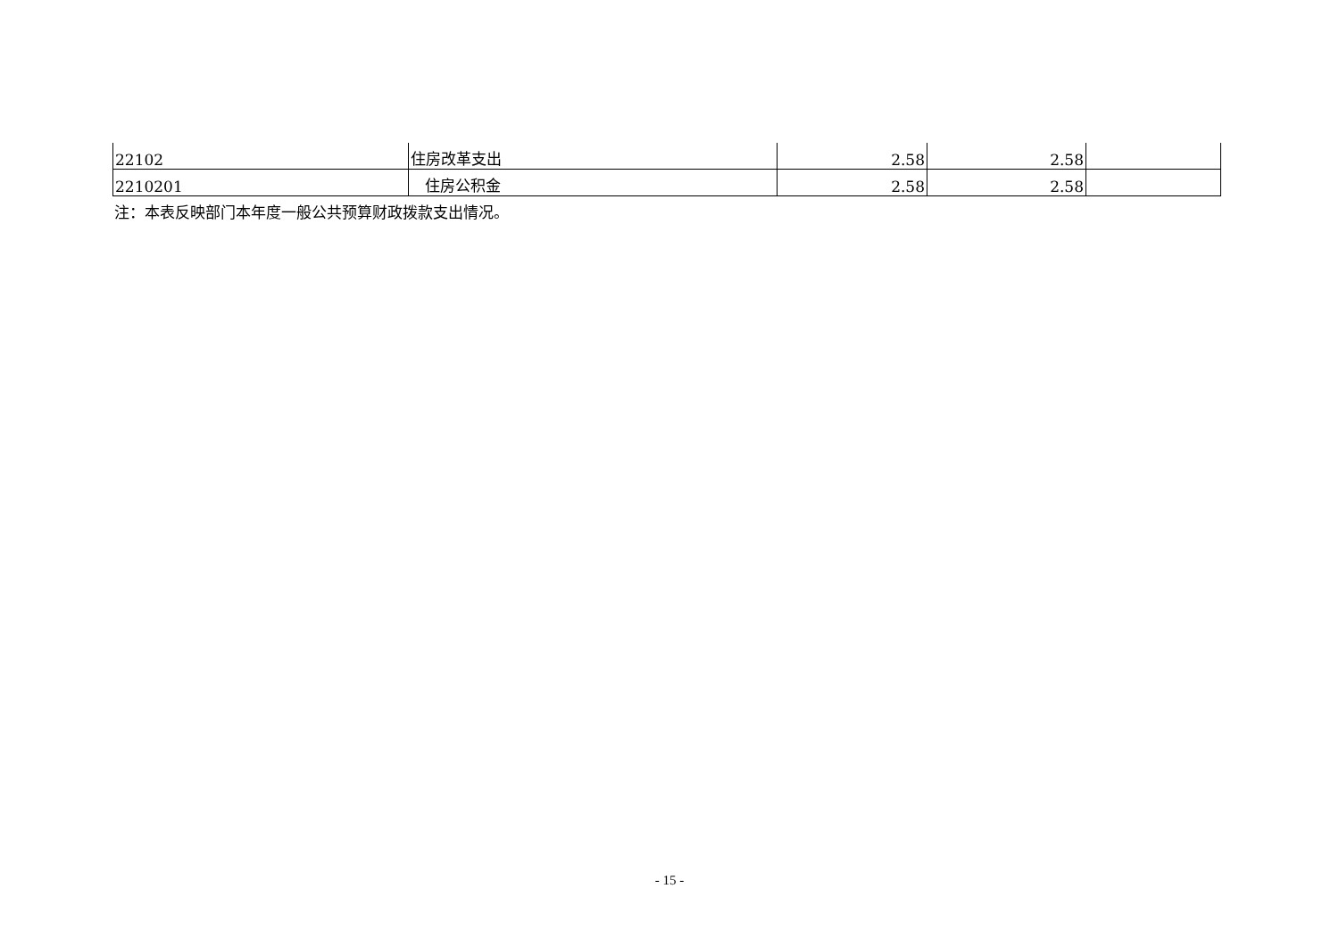| 22102 | 住房改革支出 | 2.58 | 2.58 | |
| 2210201 | 住房公积金 | 2.58 | 2.58 | |
注：本表反映部门本年度一般公共预算财政拨款支出情况。
- 15 -